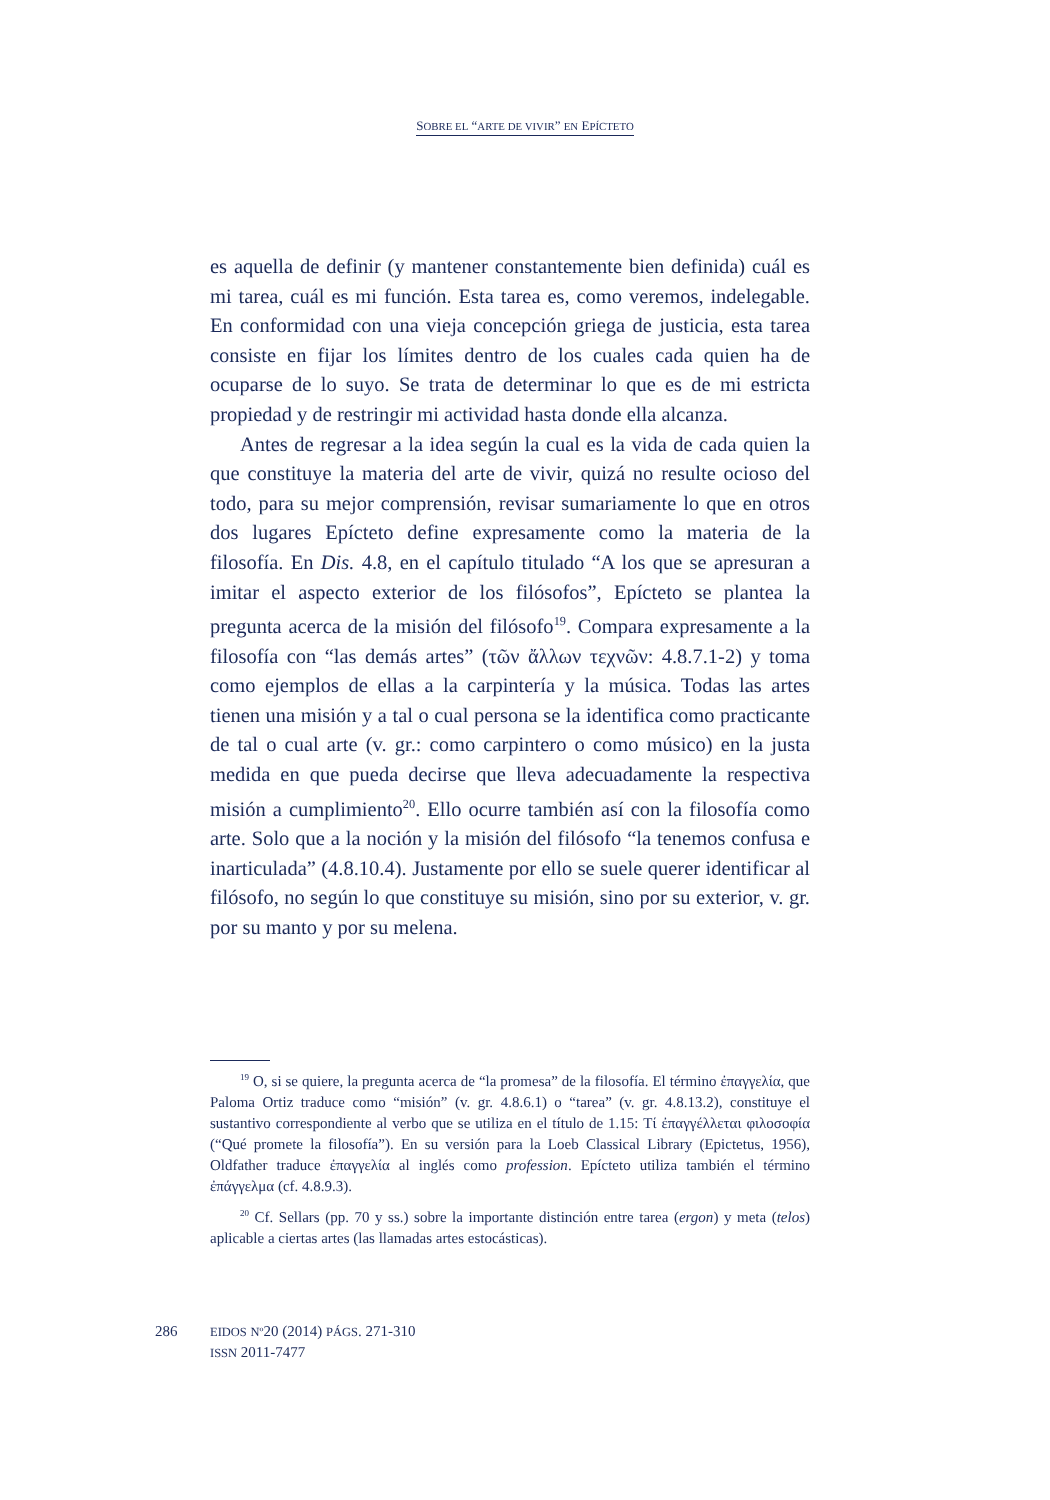SOBRE EL “ARTE DE VIVIR” EN EPÍCTETO
es aquella de definir (y mantener constantemente bien definida) cuál es mi tarea, cuál es mi función. Esta tarea es, como veremos, indelegable. En conformidad con una vieja concepción griega de justicia, esta tarea consiste en fijar los límites dentro de los cuales cada quien ha de ocuparse de lo suyo. Se trata de determinar lo que es de mi estricta propiedad y de restringir mi actividad hasta donde ella alcanza.
Antes de regresar a la idea según la cual es la vida de cada quien la que constituye la materia del arte de vivir, quizá no resulte ocioso del todo, para su mejor comprensión, revisar sumariamente lo que en otros dos lugares Epícteto define expresamente como la materia de la filosofía. En Dis. 4.8, en el capítulo titulado “A los que se apresuran a imitar el aspecto exterior de los filósofos”, Epícteto se plantea la pregunta acerca de la misión del filósofo<sup>19</sup>. Compara expresamente a la filosofía con “las demás artes” (τῶν ἄλλων τεχνῶν: 4.8.7.1-2) y toma como ejemplos de ellas a la carpintería y la música. Todas las artes tienen una misión y a tal o cual persona se la identifica como practicante de tal o cual arte (v. gr.: como carpintero o como músico) en la justa medida en que pueda decirse que lleva adecuadamente la respectiva misión a cumplimiento<sup>20</sup>. Ello ocurre también así con la filosofía como arte. Solo que a la noción y la misión del filósofo “la tenemos confusa e inarticulada” (4.8.10.4). Justamente por ello se suele querer identificar al filósofo, no según lo que constituye su misión, sino por su exterior, v. gr. por su manto y por su melena.
<sup>19</sup> O, si se quiere, la pregunta acerca de “la promesa” de la filosofía. El término ἐπαγγελία, que Paloma Ortiz traduce como “misión” (v. gr. 4.8.6.1) o “tarea” (v. gr. 4.8.13.2), constituye el sustantivo correspondiente al verbo que se utiliza en el título de 1.15: Τί ἐπαγγέλλεται φιλοσοφία (“Qué promete la filosofía”). En su versión para la Loeb Classical Library (Epictetus, 1956), Oldfather traduce ἐπαγγελία al inglés como profession. Epícteto utiliza también el término ἐπάγγελμα (cf. 4.8.9.3).
<sup>20</sup> Cf. Sellars (pp. 70 y ss.) sobre la importante distinción entre tarea (ergon) y meta (telos) aplicable a ciertas artes (las llamadas artes estocásticas).
286
EIDOS Nº20 (2014) PÁGS. 271-310
ISSN 2011-7477